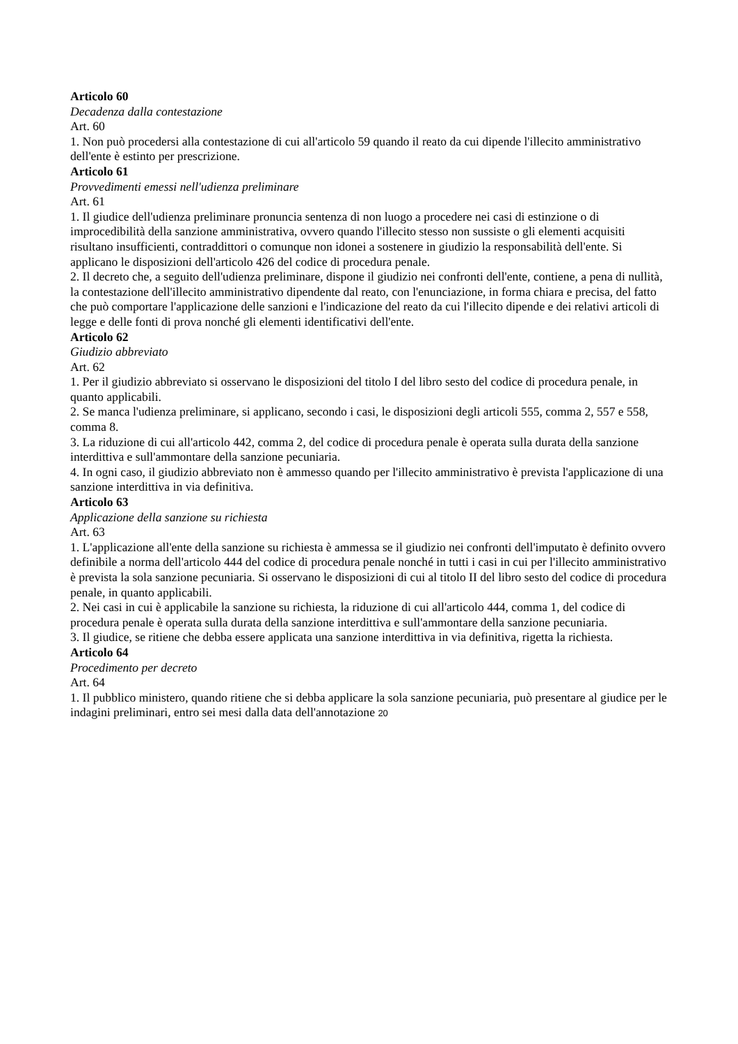Articolo 60
Decadenza dalla contestazione
Art. 60
1. Non può procedersi alla contestazione di cui all'articolo 59 quando il reato da cui dipende l'illecito amministrativo dell'ente è estinto per prescrizione.
Articolo 61
Provvedimenti emessi nell'udienza preliminare
Art. 61
1. Il giudice dell'udienza preliminare pronuncia sentenza di non luogo a procedere nei casi di estinzione o di improcedibilità della sanzione amministrativa, ovvero quando l'illecito stesso non sussiste o gli elementi acquisiti risultano insufficienti, contraddittori o comunque non idonei a sostenere in giudizio la responsabilità dell'ente. Si applicano le disposizioni dell'articolo 426 del codice di procedura penale.
2. Il decreto che, a seguito dell'udienza preliminare, dispone il giudizio nei confronti dell'ente, contiene, a pena di nullità, la contestazione dell'illecito amministrativo dipendente dal reato, con l'enunciazione, in forma chiara e precisa, del fatto che può comportare l'applicazione delle sanzioni e l'indicazione del reato da cui l'illecito dipende e dei relativi articoli di legge e delle fonti di prova nonché gli elementi identificativi dell'ente.
Articolo 62
Giudizio abbreviato
Art. 62
1. Per il giudizio abbreviato si osservano le disposizioni del titolo I del libro sesto del codice di procedura penale, in quanto applicabili.
2. Se manca l'udienza preliminare, si applicano, secondo i casi, le disposizioni degli articoli 555, comma 2, 557 e 558, comma 8.
3. La riduzione di cui all'articolo 442, comma 2, del codice di procedura penale è operata sulla durata della sanzione interdittiva e sull'ammontare della sanzione pecuniaria.
4. In ogni caso, il giudizio abbreviato non è ammesso quando per l'illecito amministrativo è prevista l'applicazione di una sanzione interdittiva in via definitiva.
Articolo 63
Applicazione della sanzione su richiesta
Art. 63
1. L'applicazione all'ente della sanzione su richiesta è ammessa se il giudizio nei confronti dell'imputato è definito ovvero definibile a norma dell'articolo 444 del codice di procedura penale nonché in tutti i casi in cui per l'illecito amministrativo è prevista la sola sanzione pecuniaria. Si osservano le disposizioni di cui al titolo II del libro sesto del codice di procedura penale, in quanto applicabili.
2. Nei casi in cui è applicabile la sanzione su richiesta, la riduzione di cui all'articolo 444, comma 1, del codice di procedura penale è operata sulla durata della sanzione interdittiva e sull'ammontare della sanzione pecuniaria.
3. Il giudice, se ritiene che debba essere applicata una sanzione interdittiva in via definitiva, rigetta la richiesta.
Articolo 64
Procedimento per decreto
Art. 64
1. Il pubblico ministero, quando ritiene che si debba applicare la sola sanzione pecuniaria, può presentare al giudice per le indagini preliminari, entro sei mesi dalla data dell'annotazione 20